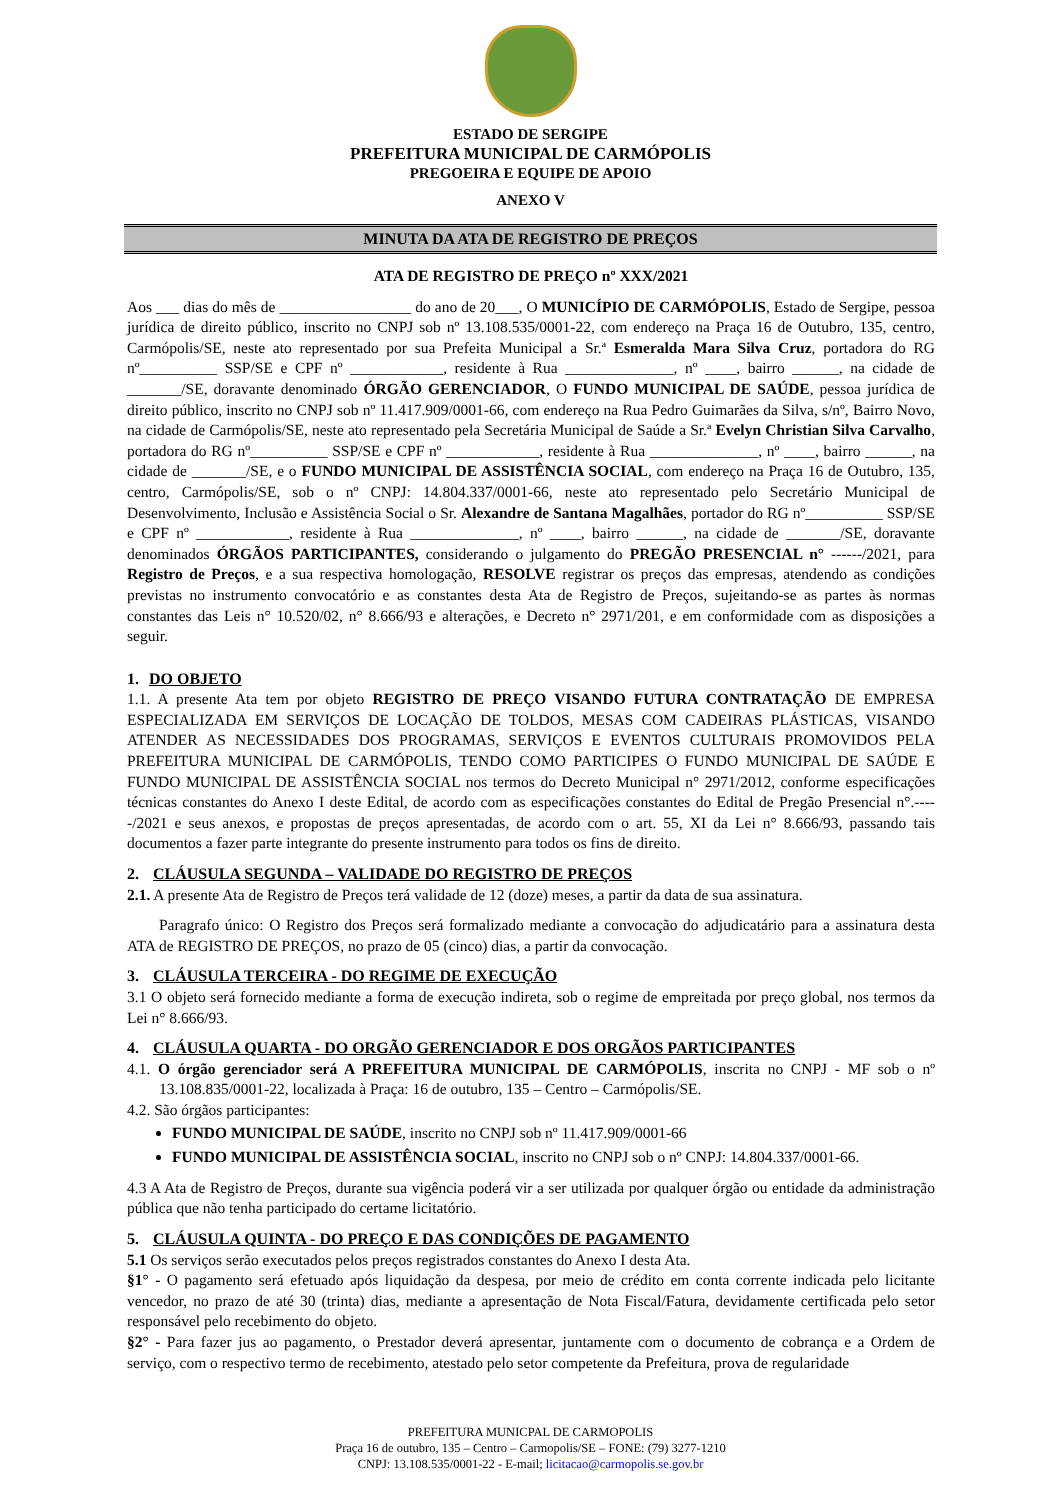ESTADO DE SERGIPE
PREFEITURA MUNICIPAL DE CARMÓPOLIS
PREGOEIRA E EQUIPE DE APOIO
ANEXO V
MINUTA DA ATA DE REGISTRO DE PREÇOS
ATA DE REGISTRO DE PREÇO nº XXX/2021
Aos ___ dias do mês de _________________ do ano de 20___, O MUNICÍPIO DE CARMÓPOLIS, Estado de Sergipe, pessoa jurídica de direito público, inscrito no CNPJ sob nº 13.108.535/0001-22, com endereço na Praça 16 de Outubro, 135, centro, Carmópolis/SE, neste ato representado por sua Prefeita Municipal a Sr.ª Esmeralda Mara Silva Cruz, portadora do RG nº__________ SSP/SE e CPF nº ____________, residente à Rua ______________, nº ____, bairro ______, na cidade de _______/SE, doravante denominado ÓRGÃO GERENCIADOR, O FUNDO MUNICIPAL DE SAÚDE, pessoa jurídica de direito público, inscrito no CNPJ sob nº 11.417.909/0001-66, com endereço na Rua Pedro Guimarães da Silva, s/nº, Bairro Novo, na cidade de Carmópolis/SE, neste ato representado pela Secretária Municipal de Saúde a Sr.ª Evelyn Christian Silva Carvalho, portadora do RG nº__________ SSP/SE e CPF nº ____________, residente à Rua ______________, nº ____, bairro ______, na cidade de _______/SE, e o FUNDO MUNICIPAL DE ASSISTÊNCIA SOCIAL, com endereço na Praça 16 de Outubro, 135, centro, Carmópolis/SE, sob o nº CNPJ: 14.804.337/0001-66, neste ato representado pelo Secretário Municipal de Desenvolvimento, Inclusão e Assistência Social o Sr. Alexandre de Santana Magalhães, portador do RG nº__________ SSP/SE e CPF nº ____________, residente à Rua ______________, nº ____, bairro ______, na cidade de _______/SE, doravante denominados ÓRGÃOS PARTICIPANTES, considerando o julgamento do PREGÃO PRESENCIAL n° ------/2021, para Registro de Preços, e a sua respectiva homologação, RESOLVE registrar os preços das empresas, atendendo as condições previstas no instrumento convocatório e as constantes desta Ata de Registro de Preços, sujeitando-se as partes às normas constantes das Leis n° 10.520/02, n° 8.666/93 e alterações, e Decreto n° 2971/201, e em conformidade com as disposições a seguir.
1. DO OBJETO
1.1. A presente Ata tem por objeto REGISTRO DE PREÇO VISANDO FUTURA CONTRATAÇÃO DE EMPRESA ESPECIALIZADA EM SERVIÇOS DE LOCAÇÃO DE TOLDOS, MESAS COM CADEIRAS PLÁSTICAS, VISANDO ATENDER AS NECESSIDADES DOS PROGRAMAS, SERVIÇOS E EVENTOS CULTURAIS PROMOVIDOS PELA PREFEITURA MUNICIPAL DE CARMÓPOLIS, TENDO COMO PARTICIPES O FUNDO MUNICIPAL DE SAÚDE E FUNDO MUNICIPAL DE ASSISTÊNCIA SOCIAL nos termos do Decreto Municipal n° 2971/2012, conforme especificações técnicas constantes do Anexo I deste Edital, de acordo com as especificações constantes do Edital de Pregão Presencial n°.-----/2021 e seus anexos, e propostas de preços apresentadas, de acordo com o art. 55, XI da Lei n° 8.666/93, passando tais documentos a fazer parte integrante do presente instrumento para todos os fins de direito.
2. CLÁUSULA SEGUNDA – VALIDADE DO REGISTRO DE PREÇOS
2.1. A presente Ata de Registro de Preços terá validade de 12 (doze) meses, a partir da data de sua assinatura.
Paragrafo único: O Registro dos Preços será formalizado mediante a convocação do adjudicatário para a assinatura desta ATA de REGISTRO DE PREÇOS, no prazo de 05 (cinco) dias, a partir da convocação.
3. CLÁUSULA TERCEIRA - DO REGIME DE EXECUÇÃO
3.1 O objeto será fornecido mediante a forma de execução indireta, sob o regime de empreitada por preço global, nos termos da Lei n° 8.666/93.
4. CLÁUSULA QUARTA - DO ORGÃO GERENCIADOR E DOS ORGÃOS PARTICIPANTES
4.1. O órgão gerenciador será A PREFEITURA MUNICIPAL DE CARMÓPOLIS, inscrita no CNPJ - MF sob o nº 13.108.835/0001-22, localizada à Praça: 16 de outubro, 135 – Centro – Carmópolis/SE.
4.2. São órgãos participantes:
FUNDO MUNICIPAL DE SAÚDE, inscrito no CNPJ sob nº 11.417.909/0001-66
FUNDO MUNICIPAL DE ASSISTÊNCIA SOCIAL, inscrito no CNPJ sob o nº CNPJ: 14.804.337/0001-66.
4.3 A Ata de Registro de Preços, durante sua vigência poderá vir a ser utilizada por qualquer órgão ou entidade da administração pública que não tenha participado do certame licitatório.
5. CLÁUSULA QUINTA - DO PREÇO E DAS CONDIÇÕES DE PAGAMENTO
5.1 Os serviços serão executados pelos preços registrados constantes do Anexo I desta Ata.
§1° - O pagamento será efetuado após liquidação da despesa, por meio de crédito em conta corrente indicada pelo licitante vencedor, no prazo de até 30 (trinta) dias, mediante a apresentação de Nota Fiscal/Fatura, devidamente certificada pelo setor responsável pelo recebimento do objeto.
§2° - Para fazer jus ao pagamento, o Prestador deverá apresentar, juntamente com o documento de cobrança e a Ordem de serviço, com o respectivo termo de recebimento, atestado pelo setor competente da Prefeitura, prova de regularidade
PREFEITURA MUNICPAL DE CARMOPOLIS
Praça 16 de outubro, 135 – Centro – Carmopolis/SE – FONE: (79) 3277-1210
CNPJ: 13.108.535/0001-22 - E-mail; licitacao@carmopolis.se.gov.br